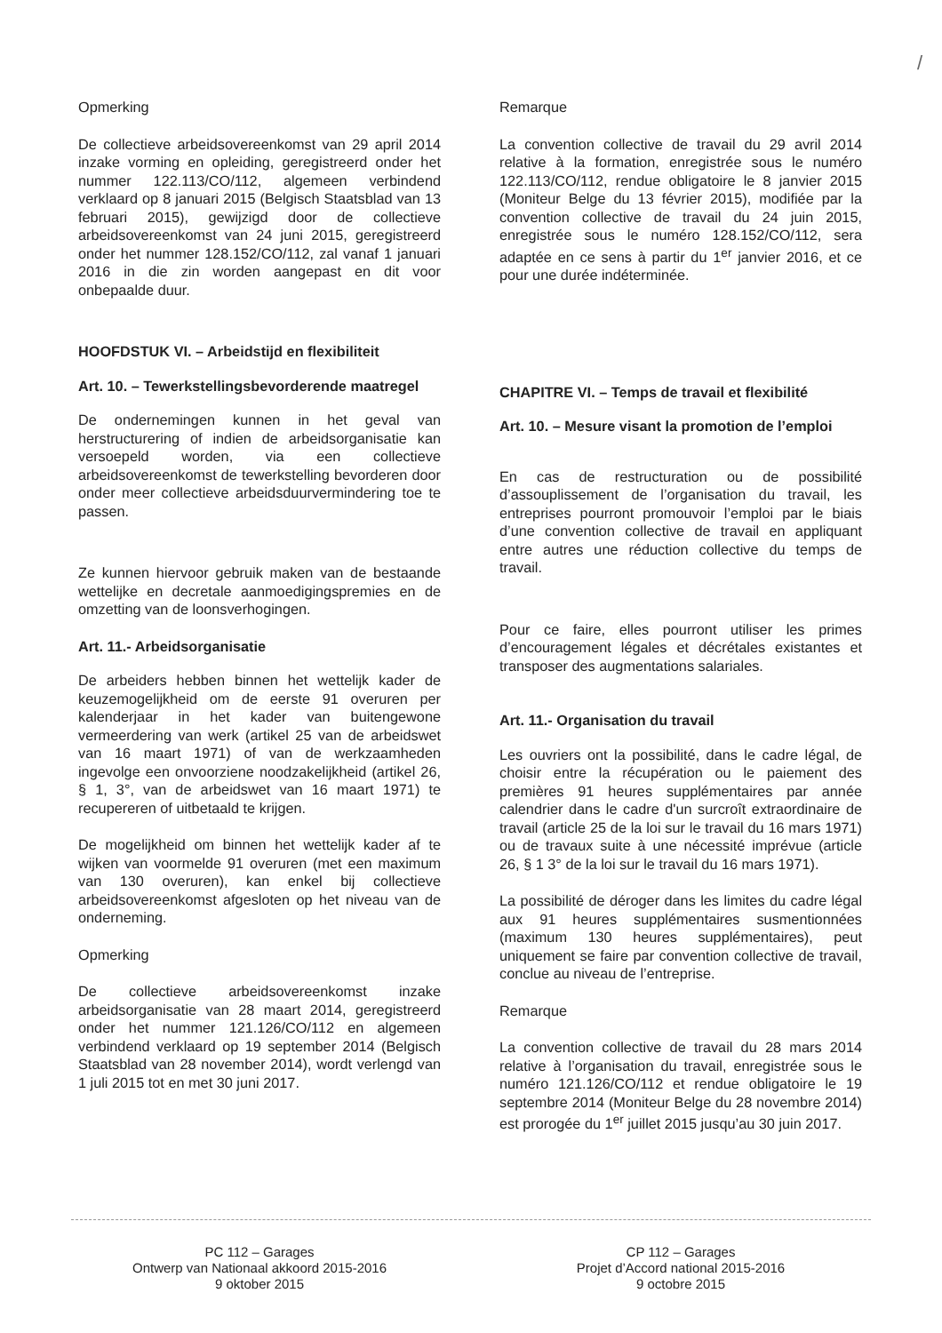/
Opmerking
De collectieve arbeidsovereenkomst van 29 april 2014 inzake vorming en opleiding, geregistreerd onder het nummer 122.113/CO/112, algemeen verbindend verklaard op 8 januari 2015 (Belgisch Staatsblad van 13 februari 2015), gewijzigd door de collectieve arbeidsovereenkomst van 24 juni 2015, geregistreerd onder het nummer 128.152/CO/112, zal vanaf 1 januari 2016 in die zin worden aangepast en dit voor onbepaalde duur.
HOOFDSTUK VI. – Arbeidstijd en flexibiliteit
Art. 10. – Tewerkstellingsbevorderende maatregel
De ondernemingen kunnen in het geval van herstructurering of indien de arbeidsorganisatie kan versoepeld worden, via een collectieve arbeidsovereenkomst de tewerkstelling bevorderen door onder meer collectieve arbeidsduurvermindering toe te passen.
Ze kunnen hiervoor gebruik maken van de bestaande wettelijke en decretale aanmoedigingspremies en de omzetting van de loonsverhogingen.
Art. 11.- Arbeidsorganisatie
De arbeiders hebben binnen het wettelijk kader de keuzemogelijkheid om de eerste 91 overuren per kalenderjaar in het kader van buitengewone vermeerdering van werk (artikel 25 van de arbeidswet van 16 maart 1971) of van de werkzaamheden ingevolge een onvoorziene noodzakelijkheid (artikel 26, § 1, 3°, van de arbeidswet van 16 maart 1971) te recupereren of uitbetaald te krijgen.
De mogelijkheid om binnen het wettelijk kader af te wijken van voormelde 91 overuren (met een maximum van 130 overuren), kan enkel bij collectieve arbeidsovereenkomst afgesloten op het niveau van de onderneming.
Opmerking
De collectieve arbeidsovereenkomst inzake arbeidsorganisatie van 28 maart 2014, geregistreerd onder het nummer 121.126/CO/112 en algemeen verbindend verklaard op 19 september 2014 (Belgisch Staatsblad van 28 november 2014), wordt verlengd van 1 juli 2015 tot en met 30 juni 2017.
Remarque
La convention collective de travail du 29 avril 2014 relative à la formation, enregistrée sous le numéro 122.113/CO/112, rendue obligatoire le 8 janvier 2015 (Moniteur Belge du 13 février 2015), modifiée par la convention collective de travail du 24 juin 2015, enregistrée sous le numéro 128.152/CO/112, sera adaptée en ce sens à partir du 1<sup>er</sup> janvier 2016, et ce pour une durée indéterminée.
CHAPITRE VI. – Temps de travail et flexibilité
Art. 10. – Mesure visant la promotion de l’emploi
En cas de restructuration ou de possibilité d’assouplissement de l’organisation du travail, les entreprises pourront promouvoir l’emploi par le biais d’une convention collective de travail en appliquant entre autres une réduction collective du temps de travail.
Pour ce faire, elles pourront utiliser les primes d’encouragement légales et décrétales existantes et transposer des augmentations salariales.
Art. 11.- Organisation du travail
Les ouvriers ont la possibilité, dans le cadre légal, de choisir entre la récupération ou le paiement des premières 91 heures supplémentaires par année calendrier dans le cadre d'un surcroît extraordinaire de travail (article 25 de la loi sur le travail du 16 mars 1971) ou de travaux suite à une nécessité imprévue (article 26, § 1 3° de la loi sur le travail du 16 mars 1971).
La possibilité de déroger dans les limites du cadre légal aux 91 heures supplémentaires susmentionnées (maximum 130 heures supplémentaires), peut uniquement se faire par convention collective de travail, conclue au niveau de l’entreprise.
Remarque
La convention collective de travail du 28 mars 2014 relative à l’organisation du travail, enregistrée sous le numéro 121.126/CO/112 et rendue obligatoire le 19 septembre 2014 (Moniteur Belge du 28 novembre 2014) est prorogée du 1<sup>er</sup> juillet 2015 jusqu’au 30 juin 2017.
PC 112 – Garages
Ontwerp van Nationaal akkoord 2015-2016
9 oktober 2015
CP 112 – Garages
Projet d’Accord national 2015-2016
9 octobre 2015